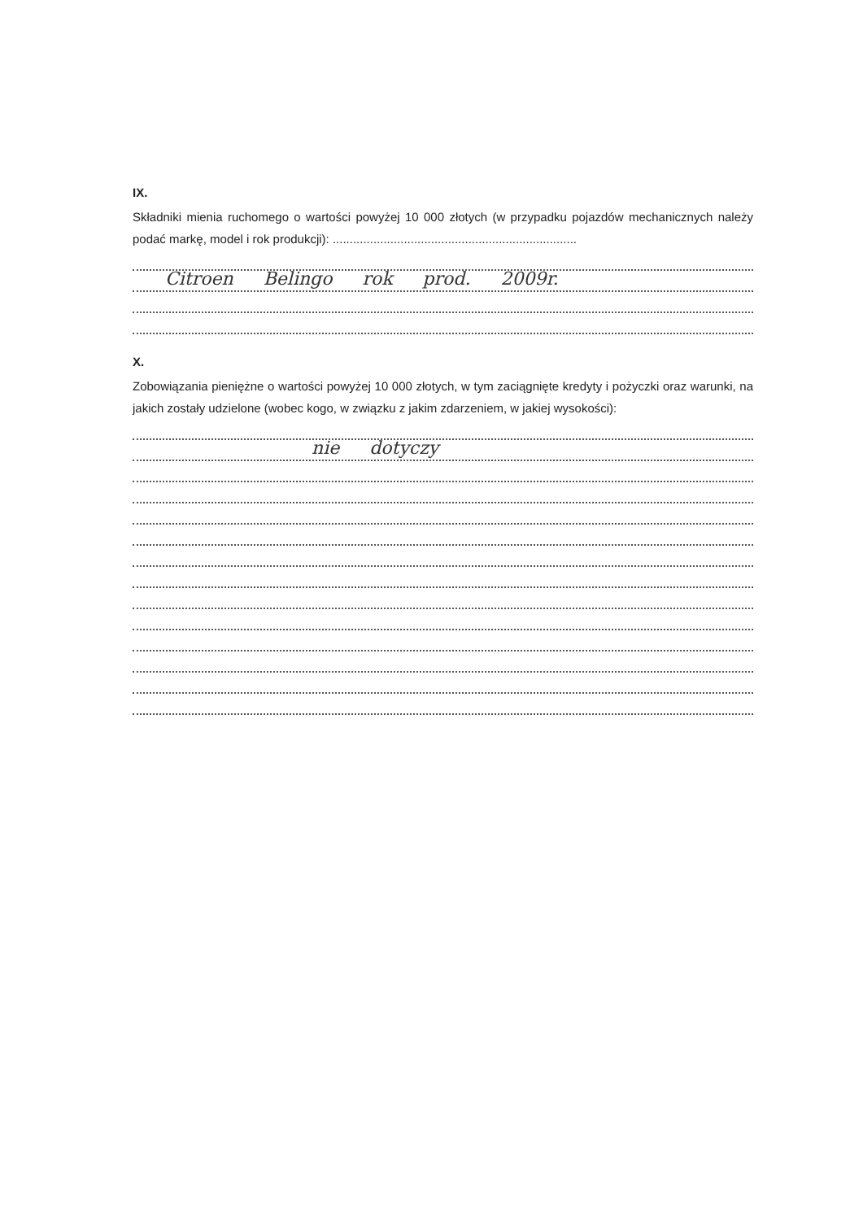IX.
Składniki mienia ruchomego o wartości powyżej 10 000 złotych (w przypadku pojazdów mechanicznych należy podać markę, model i rok produkcji): ........................................................................
Citroen Belingo rok prod. 2009r.
X.
Zobowiązania pieniężne o wartości powyżej 10 000 złotych, w tym zaciągnięte kredyty i pożyczki oraz warunki, na jakich zostały udzielone (wobec kogo, w związku z jakim zdarzeniem, w jakiej wysokości):
nie dotyczy